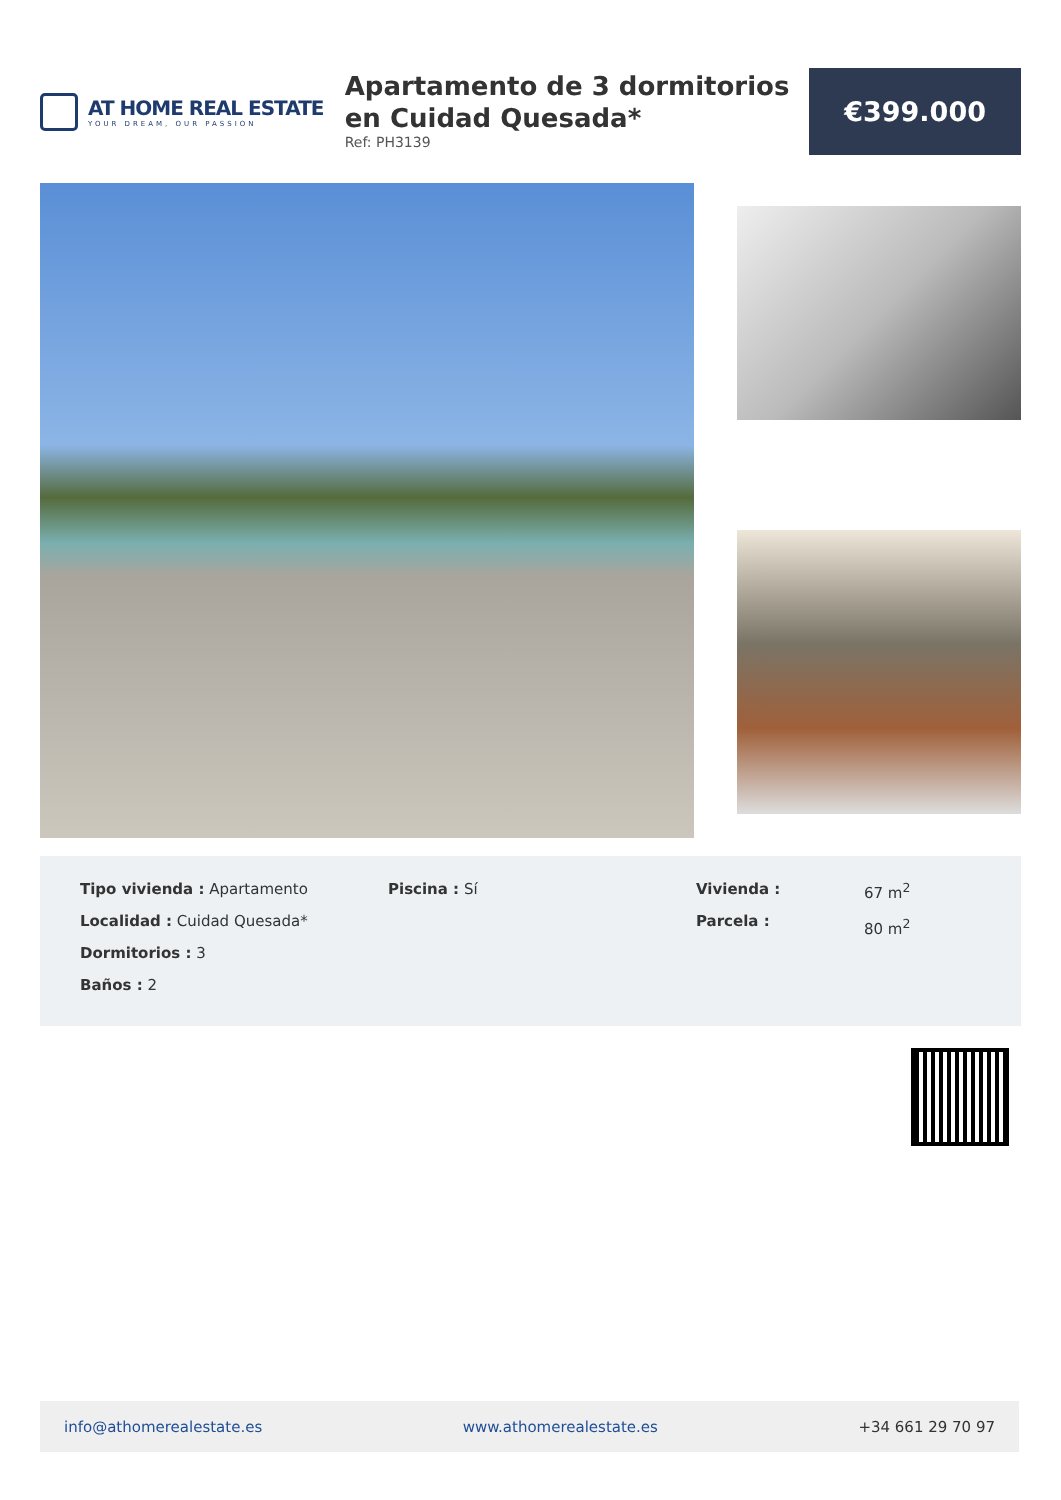AT HOME REAL ESTATE
YOUR DREAM, OUR PASSION
Apartamento de 3 dormitorios en Cuidad Quesada*
Ref: PH3139
€399.000
Tipo vivienda : Apartamento
Localidad : Cuidad Quesada*
Dormitorios : 3
Baños : 2
Piscina : Sí Vivienda :
Parcela :
67 m<sup>2</sup>
80 m<sup>2</sup>
info@athomerealestate.es www.athomerealestate.es +34 661 29 70 97